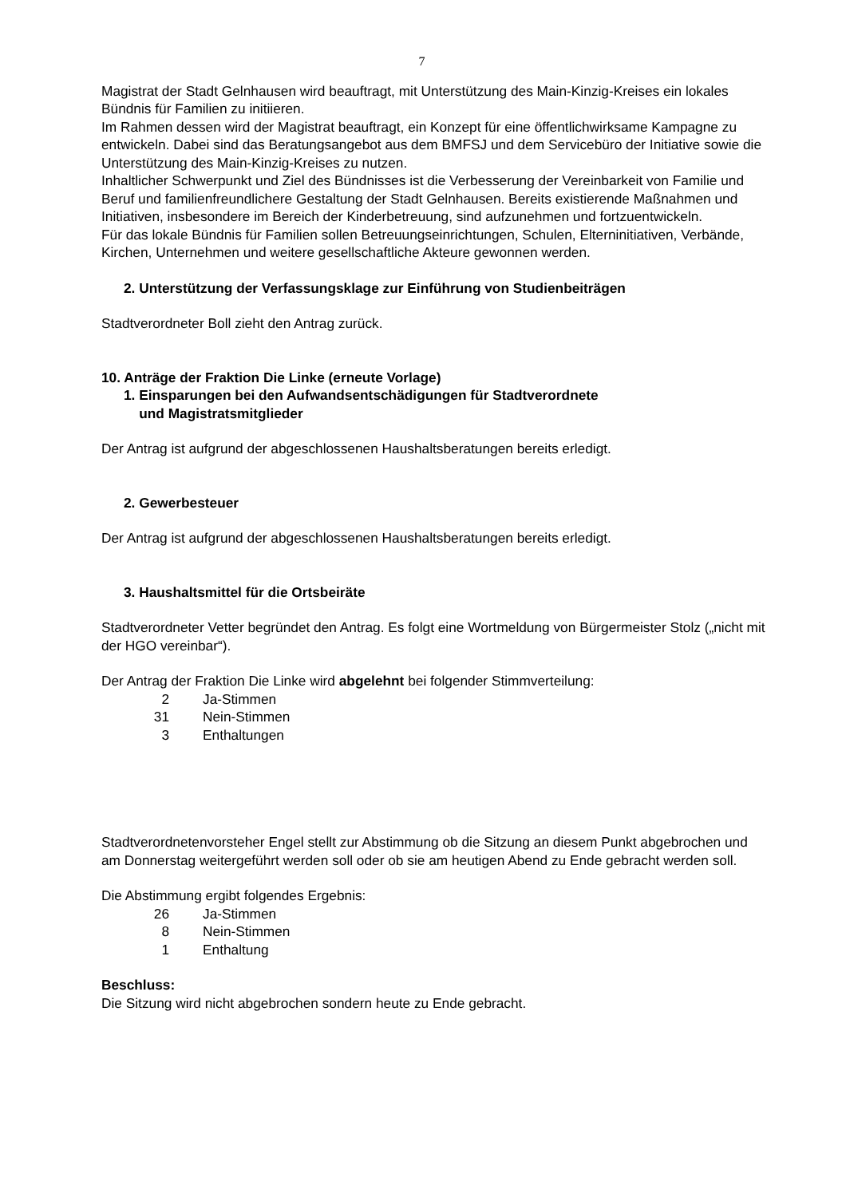7
Magistrat der Stadt Gelnhausen wird beauftragt, mit Unterstützung des Main-Kinzig-Kreises ein lokales Bündnis für Familien zu initiieren.
Im Rahmen dessen wird der Magistrat beauftragt, ein Konzept für eine öffentlichwirksame Kampagne zu entwickeln. Dabei sind das Beratungsangebot aus dem BMFSJ und dem Servicebüro der Initiative sowie die Unterstützung des Main-Kinzig-Kreises zu nutzen.
Inhaltlicher Schwerpunkt und Ziel des Bündnisses ist die Verbesserung der Vereinbarkeit von Familie und Beruf und familienfreundlichere Gestaltung der Stadt Gelnhausen. Bereits existierende Maßnahmen und Initiativen, insbesondere im Bereich der Kinderbetreuung, sind aufzunehmen und fortzuentwickeln.
Für das lokale Bündnis für Familien sollen Betreuungseinrichtungen, Schulen, Elterninitiativen, Verbände, Kirchen, Unternehmen und weitere gesellschaftliche Akteure gewonnen werden.
2. Unterstützung der Verfassungsklage zur Einführung von Studienbeiträgen
Stadtverordneter Boll zieht den Antrag zurück.
10. Anträge der Fraktion Die Linke (erneute Vorlage)
1. Einsparungen bei den Aufwandsentschädigungen für Stadtverordnete
und Magistratsmitglieder
Der Antrag ist aufgrund der abgeschlossenen Haushaltsberatungen bereits erledigt.
2. Gewerbesteuer
Der Antrag ist aufgrund der abgeschlossenen Haushaltsberatungen bereits erledigt.
3. Haushaltsmittel für die Ortsbeiräte
Stadtverordneter Vetter begründet den Antrag. Es folgt eine Wortmeldung von Bürgermeister Stolz („nicht mit der HGO vereinbar“).
Der Antrag der Fraktion Die Linke wird abgelehnt bei folgender Stimmverteilung:
2 Ja-Stimmen
31 Nein-Stimmen
3 Enthaltungen
Stadtverordnetenvorsteher Engel stellt zur Abstimmung ob die Sitzung an diesem Punkt abgebrochen und am Donnerstag weitergeführt werden soll oder ob sie am heutigen Abend zu Ende gebracht werden soll.
Die Abstimmung ergibt folgendes Ergebnis:
26 Ja-Stimmen
8 Nein-Stimmen
1 Enthaltung
Beschluss:
Die Sitzung wird nicht abgebrochen sondern heute zu Ende gebracht.